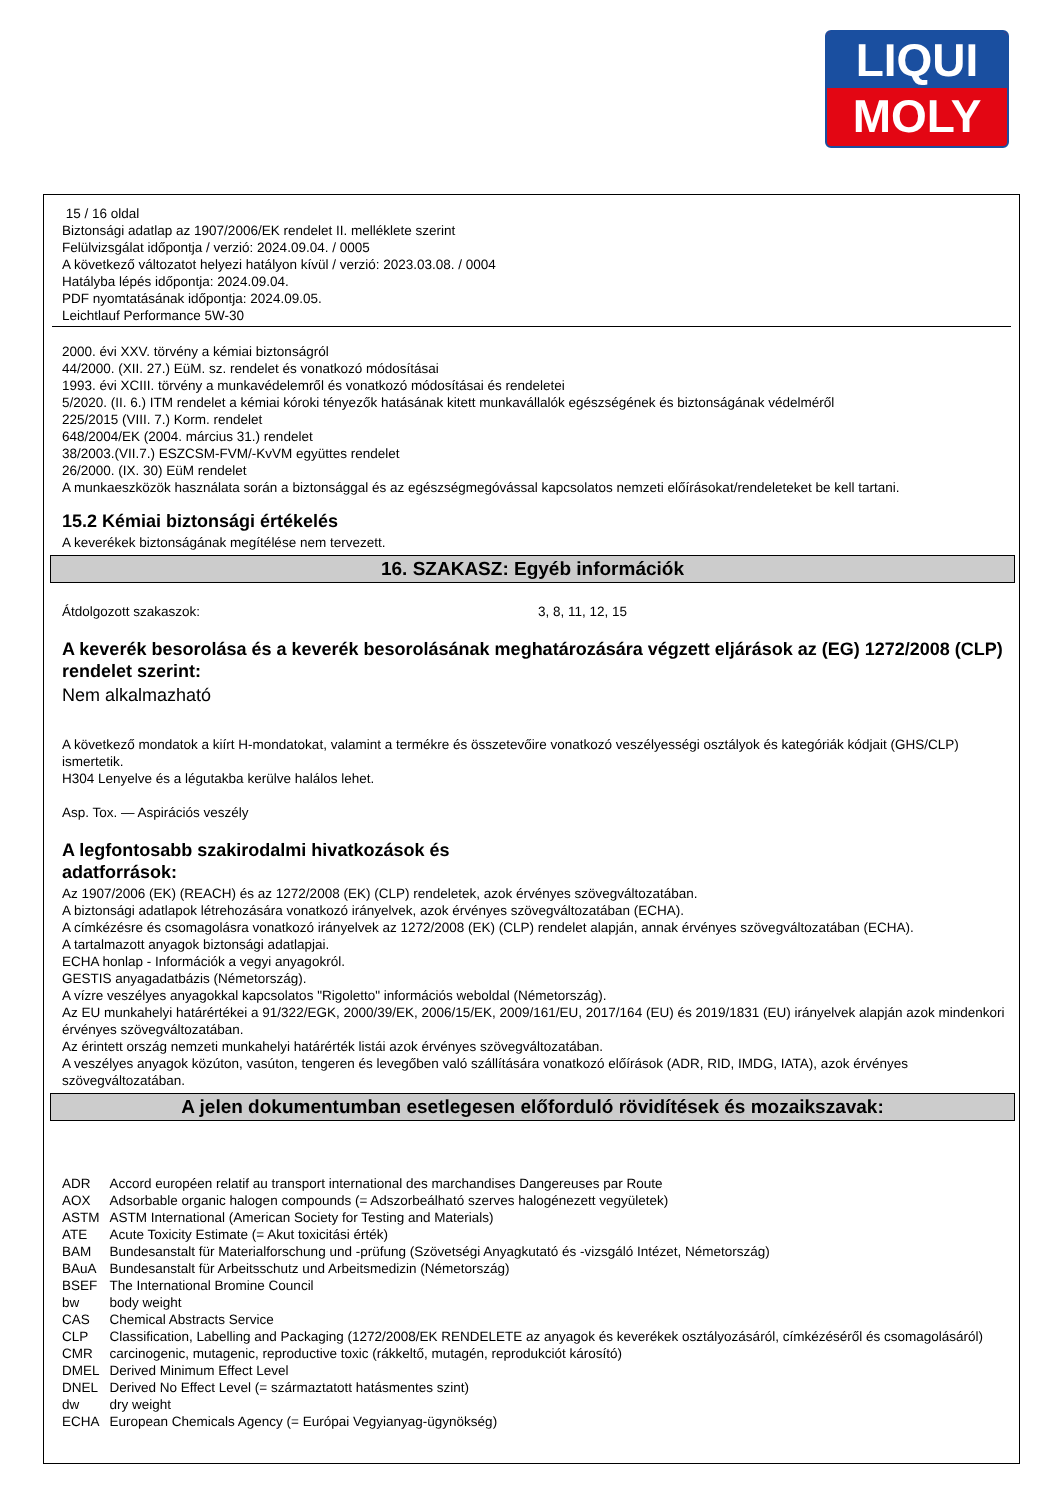LIQUI
MOLY
15 / 16 oldal
Biztonsági adatlap az 1907/2006/EK rendelet II. melléklete szerint
Felülvizsgálat időpontja / verzió: 2024.09.04. / 0005
A következő változatot helyezi hatályon kívül / verzió: 2023.03.08. / 0004
Hatályba lépés időpontja: 2024.09.04.
PDF nyomtatásának időpontja: 2024.09.05.
Leichtlauf Performance 5W-30
2000. évi XXV. törvény a kémiai biztonságról
44/2000. (XII. 27.) EüM. sz. rendelet és vonatkozó módosításai
1993. évi XCIII. törvény a munkavédelemről és vonatkozó módosításai és rendeletei
5/2020. (II. 6.) ITM rendelet a kémiai kóroki tényezők hatásának kitett munkavállalók egészségének és biztonságának védelméről
225/2015 (VIII. 7.) Korm. rendelet
648/2004/EK (2004. március 31.) rendelet
38/2003.(VII.7.) ESZCSM-FVM/-KvVM együttes rendelet
26/2000. (IX. 30) EüM rendelet
A munkaeszközök használata során a biztonsággal és az egészségmegóvással kapcsolatos nemzeti előírásokat/rendeleteket be kell tartani.
15.2 Kémiai biztonsági értékelés
A keverékek biztonságának megítélése nem tervezett.
16. SZAKASZ: Egyéb információk
Átdolgozott szakaszok: 3, 8, 11, 12, 15
A keverék besorolása és a keverék besorolásának meghatározására végzett eljárások az (EG) 1272/2008 (CLP) rendelet szerint:
Nem alkalmazható
A következő mondatok a kiírt H-mondatokat, valamint a termékre és összetevőire vonatkozó veszélyességi osztályok és kategóriák kódjait (GHS/CLP) ismertetik.
H304 Lenyelve és a légutakba kerülve halálos lehet.
Asp. Tox. — Aspirációs veszély
A legfontosabb szakirodalmi hivatkozások és
adatforrások:
Az 1907/2006 (EK) (REACH) és az 1272/2008 (EK) (CLP) rendeletek, azok érvényes szövegváltozatában.
A biztonsági adatlapok létrehozására vonatkozó irányelvek, azok érvényes szövegváltozatában (ECHA).
A címkézésre és csomagolásra vonatkozó irányelvek az 1272/2008 (EK) (CLP) rendelet alapján, annak érvényes szövegváltozatában (ECHA).
A tartalmazott anyagok biztonsági adatlapjai.
ECHA honlap - Információk a vegyi anyagokról.
GESTIS anyagadatbázis (Németország).
A vízre veszélyes anyagokkal kapcsolatos "Rigoletto" információs weboldal (Németország).
Az EU munkahelyi határértékei a 91/322/EGK, 2000/39/EK, 2006/15/EK, 2009/161/EU, 2017/164 (EU) és 2019/1831 (EU) irányelvek alapján azok mindenkori érvényes szövegváltozatában.
Az érintett ország nemzeti munkahelyi határérték listái azok érvényes szövegváltozatában.
A veszélyes anyagok közúton, vasúton, tengeren és levegőben való szállítására vonatkozó előírások (ADR, RID, IMDG, IATA), azok érvényes szövegváltozatában.
A jelen dokumentumban esetlegesen előforduló rövidítések és mozaikszavak:
| ADR | Accord européen relatif au transport international des marchandises Dangereuses par Route |
| AOX | Adsorbable organic halogen compounds (= Adszorbeálható szerves halogénezett vegyületek) |
| ASTM | ASTM International (American Society for Testing and Materials) |
| ATE | Acute Toxicity Estimate (= Akut toxicitási érték) |
| BAM | Bundesanstalt für Materialforschung und -prüfung (Szövetségi Anyagkutató és -vizsgáló Intézet, Németország) |
| BAuA | Bundesanstalt für Arbeitsschutz und Arbeitsmedizin (Németország) |
| BSEF | The International Bromine Council |
| bw | body weight |
| CAS | Chemical Abstracts Service |
| CLP | Classification, Labelling and Packaging (1272/2008/EK RENDELETE az anyagok és keverékek osztályozásáról, címkézéséről és csomagolásáról) |
| CMR | carcinogenic, mutagenic, reproductive toxic (rákkeltő, mutagén, reprodukciót károsító) |
| DMEL | Derived Minimum Effect Level |
| DNEL | Derived No Effect Level (= származtatott hatásmentes szint) |
| dw | dry weight |
| ECHA | European Chemicals Agency (= Európai Vegyianyag-ügynökség) |